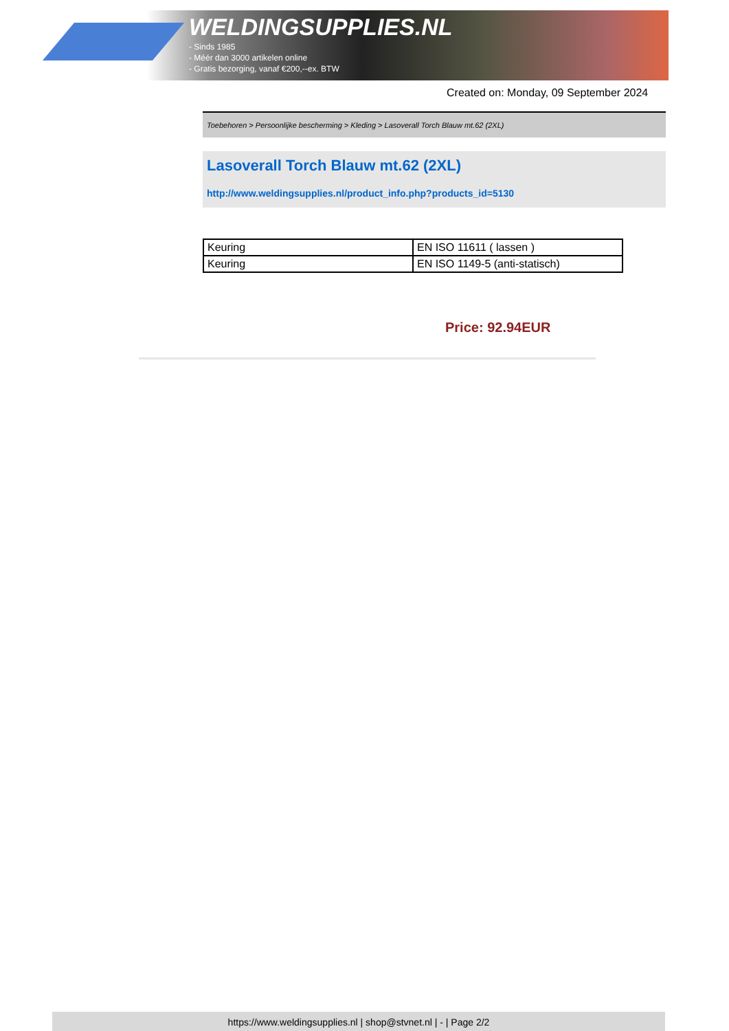WELDINGSUPPLIES.NL
- Sinds 1985
- Méér dan 3000 artikelen online
- Gratis bezorging, vanaf €200,--ex. BTW
Created on: Monday, 09 September 2024
Toebehoren > Persoonlijke bescherming > Kleding > Lasoverall Torch Blauw mt.62 (2XL)
Lasoverall Torch Blauw mt.62 (2XL)
http://www.weldingsupplies.nl/product_info.php?products_id=5130
| Keuring | EN ISO 11611 ( lassen ) |
| Keuring | EN ISO 1149-5 (anti-statisch) |
Price: 92.94EUR
https://www.weldingsupplies.nl | shop@stvnet.nl | - | Page 2/2